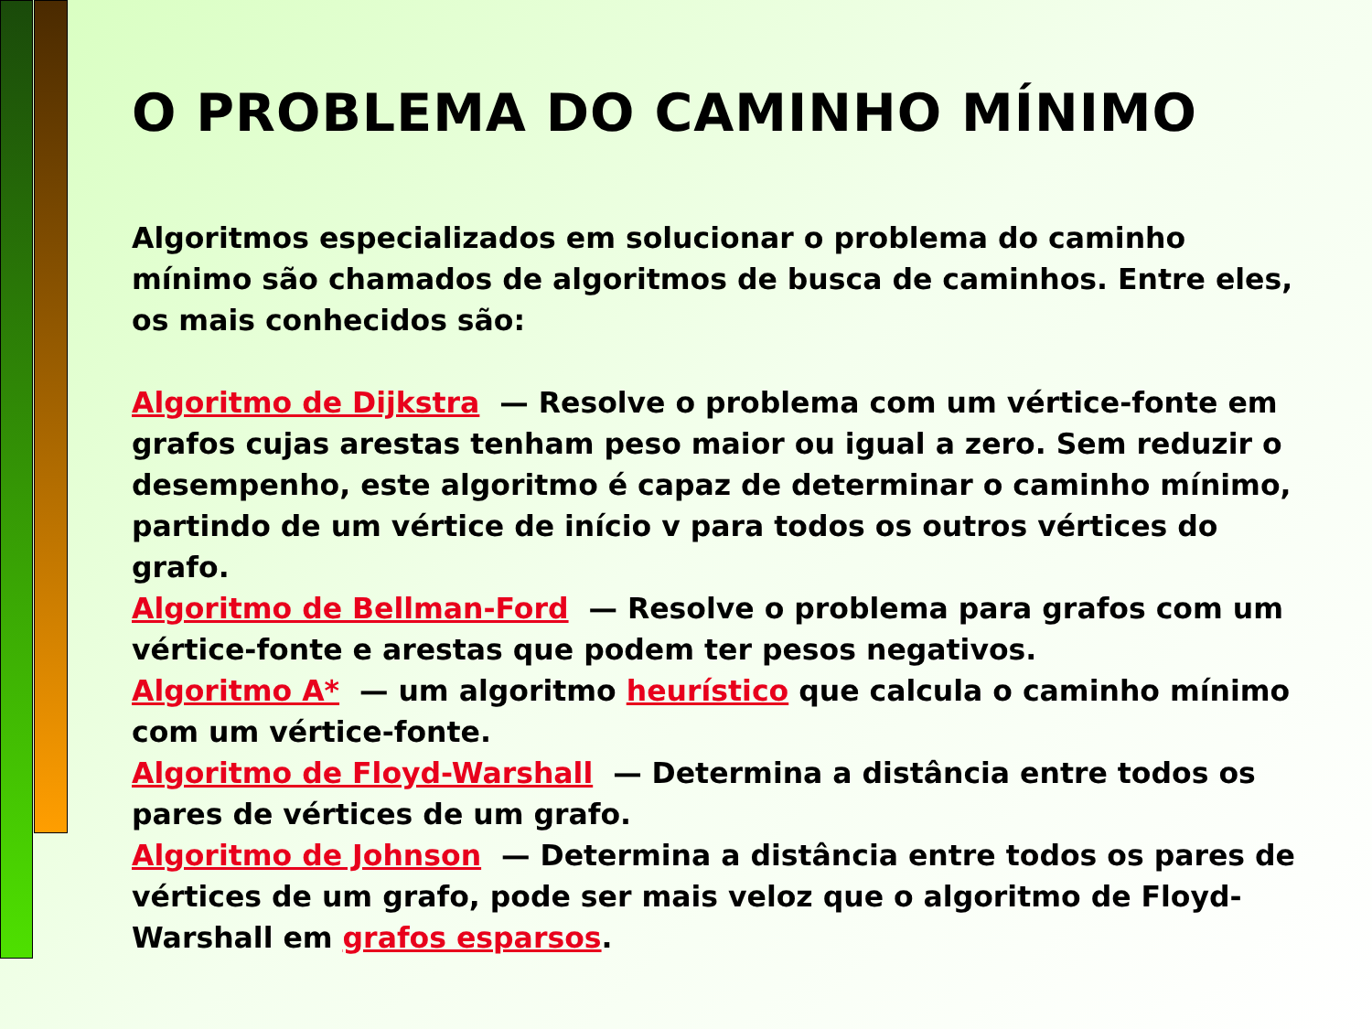O PROBLEMA DO CAMINHO MÍNIMO
Algoritmos especializados em solucionar o problema do caminho mínimo são chamados de algoritmos de busca de caminhos. Entre eles, os mais conhecidos são:
Algoritmo de Dijkstra — Resolve o problema com um vértice-fonte em grafos cujas arestas tenham peso maior ou igual a zero. Sem reduzir o desempenho, este algoritmo é capaz de determinar o caminho mínimo, partindo de um vértice de início v para todos os outros vértices do grafo.
Algoritmo de Bellman-Ford — Resolve o problema para grafos com um vértice-fonte e arestas que podem ter pesos negativos.
Algoritmo A* — um algoritmo heurístico que calcula o caminho mínimo com um vértice-fonte.
Algoritmo de Floyd-Warshall — Determina a distância entre todos os pares de vértices de um grafo.
Algoritmo de Johnson — Determina a distância entre todos os pares de vértices de um grafo, pode ser mais veloz que o algoritmo de Floyd-Warshall em grafos esparsos.